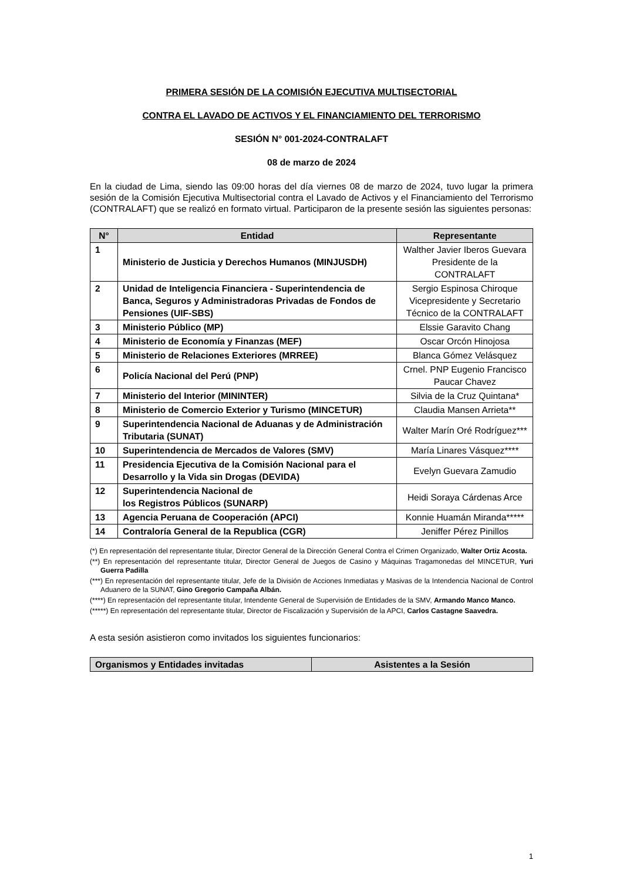PRIMERA SESIÓN DE LA COMISIÓN EJECUTIVA MULTISECTORIAL
CONTRA EL LAVADO DE ACTIVOS Y EL FINANCIAMIENTO DEL TERRORISMO
SESIÓN N° 001-2024-CONTRALAFT
08 de marzo de 2024
En la ciudad de Lima, siendo las 09:00 horas del día viernes 08 de marzo de 2024, tuvo lugar la primera sesión de la Comisión Ejecutiva Multisectorial contra el Lavado de Activos y el Financiamiento del Terrorismo (CONTRALAFT) que se realizó en formato virtual. Participaron de la presente sesión las siguientes personas:
| N° | Entidad | Representante |
| --- | --- | --- |
| 1 | Ministerio de Justicia y Derechos Humanos (MINJUSDH) | Walther Javier Iberos Guevara Presidente de la CONTRALAFT |
| 2 | Unidad de Inteligencia Financiera - Superintendencia de Banca, Seguros y Administradoras Privadas de Fondos de Pensiones (UIF-SBS) | Sergio Espinosa Chiroque Vicepresidente y Secretario Técnico de la CONTRALAFT |
| 3 | Ministerio Público (MP) | Elssie Garavito Chang |
| 4 | Ministerio de Economía y Finanzas (MEF) | Oscar Orcón Hinojosa |
| 5 | Ministerio de Relaciones Exteriores (MRREE) | Blanca Gómez Velásquez |
| 6 | Policía Nacional del Perú (PNP) | Crnel. PNP Eugenio Francisco Paucar Chavez |
| 7 | Ministerio del Interior (MININTER) | Silvia de la Cruz Quintana* |
| 8 | Ministerio de Comercio Exterior y Turismo (MINCETUR) | Claudia Mansen Arrieta** |
| 9 | Superintendencia Nacional de Aduanas y de Administración Tributaria (SUNAT) | Walter Marín Oré Rodríguez*** |
| 10 | Superintendencia de Mercados de Valores (SMV) | María Linares Vásquez**** |
| 11 | Presidencia Ejecutiva de la Comisión Nacional para el Desarrollo y la Vida sin Drogas (DEVIDA) | Evelyn Guevara Zamudio |
| 12 | Superintendencia Nacional de los Registros Públicos (SUNARP) | Heidi Soraya Cárdenas Arce |
| 13 | Agencia Peruana de Cooperación (APCI) | Konnie Huamán Miranda***** |
| 14 | Contraloría General de la Republica (CGR) | Jeniffer Pérez Pinillos |
(*) En representación del representante titular, Director General de la Dirección General Contra el Crimen Organizado, Walter Ortiz Acosta.
(**) En representación del representante titular, Director General de Juegos de Casino y Máquinas Tragamonedas del MINCETUR, Yuri Guerra Padilla
(***) En representación del representante titular, Jefe de la División de Acciones Inmediatas y Masivas de la Intendencia Nacional de Control Aduanero de la SUNAT, Gino Gregorio Campaña Albán.
(****) En representación del representante titular, Intendente General de Supervisión de Entidades de la SMV, Armando Manco Manco.
(*****) En representación del representante titular, Director de Fiscalización y Supervisión de la APCI, Carlos Castagne Saavedra.
A esta sesión asistieron como invitados los siguientes funcionarios:
| Organismos y Entidades invitadas | Asistentes a la Sesión |
| --- | --- |
1